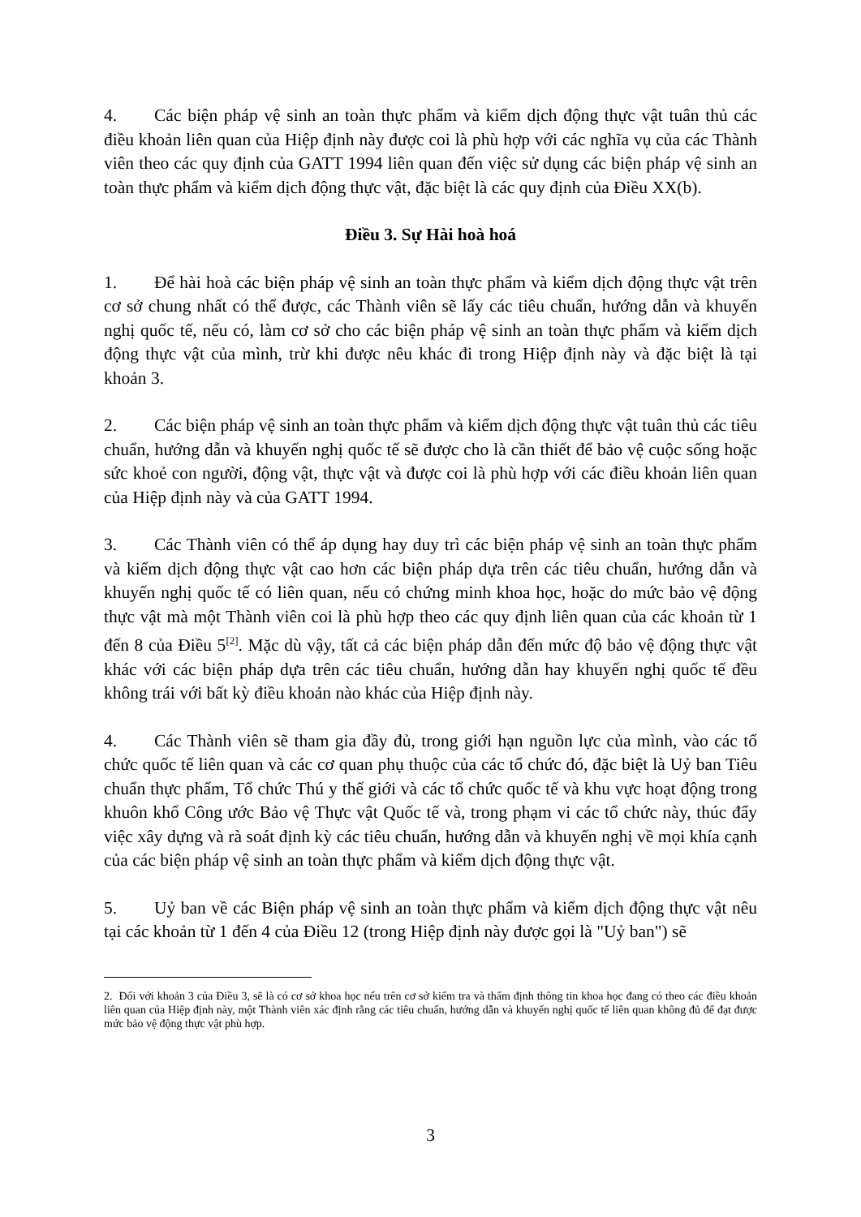4. Các biện pháp vệ sinh an toàn thực phẩm và kiểm dịch động thực vật tuân thủ các điều khoản liên quan của Hiệp định này được coi là phù hợp với các nghĩa vụ của các Thành viên theo các quy định của GATT 1994 liên quan đến việc sử dụng các biện pháp vệ sinh an toàn thực phẩm và kiểm dịch động thực vật, đặc biệt là các quy định của Điều XX(b).
Điều 3. Sự Hài hoà hoá
1. Để hài hoà các biện pháp vệ sinh an toàn thực phẩm và kiểm dịch động thực vật trên cơ sở chung nhất có thể được, các Thành viên sẽ lấy các tiêu chuẩn, hướng dẫn và khuyến nghị quốc tế, nếu có, làm cơ sở cho các biện pháp vệ sinh an toàn thực phẩm và kiểm dịch động thực vật của mình, trừ khi được nêu khác đi trong Hiệp định này và đặc biệt là tại khoản 3.
2. Các biện pháp vệ sinh an toàn thực phẩm và kiểm dịch động thực vật tuân thủ các tiêu chuẩn, hướng dẫn và khuyến nghị quốc tế sẽ được cho là cần thiết để bảo vệ cuộc sống hoặc sức khoẻ con người, động vật, thực vật và được coi là phù hợp với các điều khoản liên quan của Hiệp định này và của GATT 1994.
3. Các Thành viên có thể áp dụng hay duy trì các biện pháp vệ sinh an toàn thực phẩm và kiểm dịch động thực vật cao hơn các biện pháp dựa trên các tiêu chuẩn, hướng dẫn và khuyến nghị quốc tế có liên quan, nếu có chứng minh khoa học, hoặc do mức bảo vệ động thực vật mà một Thành viên coi là phù hợp theo các quy định liên quan của các khoản từ 1 đến 8 của Điều 5<sup>[2]</sup>. Mặc dù vậy, tất cả các biện pháp dẫn đến mức độ bảo vệ động thực vật khác với các biện pháp dựa trên các tiêu chuẩn, hướng dẫn hay khuyến nghị quốc tế đều không trái với bất kỳ điều khoản nào khác của Hiệp định này.
4. Các Thành viên sẽ tham gia đầy đủ, trong giới hạn nguồn lực của mình, vào các tổ chức quốc tế liên quan và các cơ quan phụ thuộc của các tổ chức đó, đặc biệt là Uỷ ban Tiêu chuẩn thực phẩm, Tổ chức Thú y thế giới và các tổ chức quốc tế và khu vực hoạt động trong khuôn khổ Công ước Bảo vệ Thực vật Quốc tế và, trong phạm vi các tổ chức này, thúc đẩy việc xây dựng và rà soát định kỳ các tiêu chuẩn, hướng dẫn và khuyến nghị về mọi khía cạnh của các biện pháp vệ sinh an toàn thực phẩm và kiểm dịch động thực vật.
5. Uỷ ban về các Biện pháp vệ sinh an toàn thực phẩm và kiểm dịch động thực vật nêu tại các khoản từ 1 đến 4 của Điều 12 (trong Hiệp định này được gọi là "Uỷ ban") sẽ
2. Đối với khoản 3 của Điều 3, sẽ là có cơ sở khoa học nếu trên cơ sở kiểm tra và thẩm định thông tin khoa học đang có theo các điều khoản liên quan của Hiệp định này, một Thành viên xác định rằng các tiêu chuẩn, hướng dẫn và khuyến nghị quốc tế liên quan không đủ để đạt được mức bảo vệ động thực vật phù hợp.
3